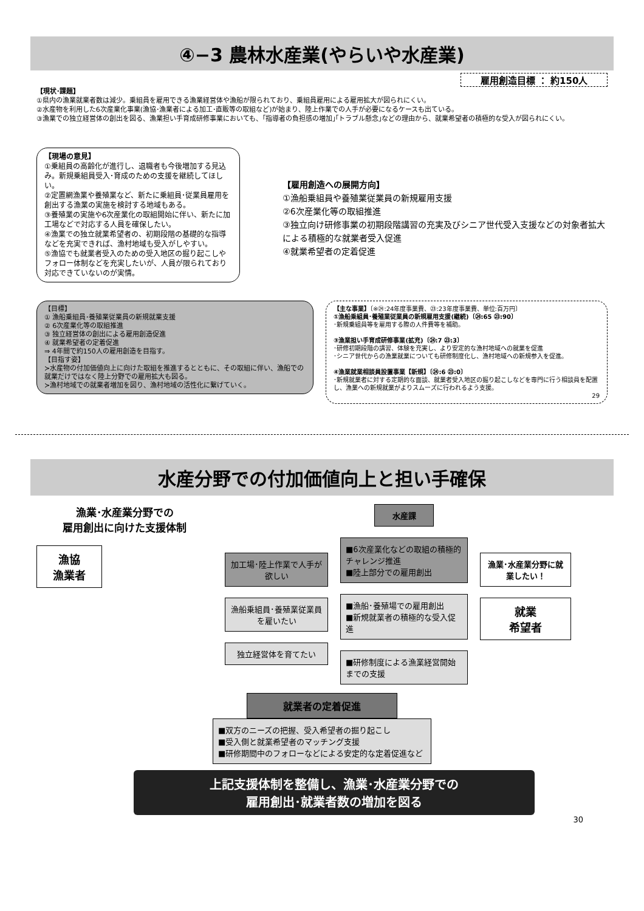④−3 農林水産業(やらいや水産業)
雇用創造目標 ： 約150人
【現状･課題】
①県内の漁業就業者数は減少。乗組員を雇用できる漁業経営体や漁船が限られており、乗組員雇用による雇用拡大が図られにくい。
②水産物を利用した6次産業化事業(漁協･漁業者による加工･直販等の取組など)が始まり、陸上作業での人手が必要になるケースも出ている。
③漁業での独立経営体の創出を図る、漁業担い手育成研修事業においても、｢指導者の負担感の増加｣｢トラブル懸念｣などの理由から、就業希望者の積極的な受入が図られにくい。
【現場の意見】
①乗組員の高齢化が進行し、退職者も今後増加する見込み。新規乗組員受入･育成のための支援を継続してほしい。
②定置網漁業や養殖業など、新たに乗組員･従業員雇用を創出する漁業の実施を検討する地域もある。
③養殖業の実施や6次産業化の取組開始に伴い、新たに加工場などで対応する人員を確保したい。
④漁業での独立就業希望者の、初期段階の基礎的な指導などを充実できれば、漁村地域も受入がしやすい。
⑤漁協でも就業者受入のための受入地区の掘り起こしやフォロー体制などを充実したいが、人員が限られており対応できていないのが実情。
【雇用創造への展開方向】
①漁船乗組員や養殖業従業員の新規雇用支援
②6次産業化等の取組推進
③独立向け研修事業の初期段階講習の充実及びシニア世代受入支援などの対象者拡大による積極的な就業者受入促進
④就業希望者の定着促進
【目標】
① 漁船乗組員･養殖業従業員の新規就業支援
② 6次産業化等の取組推進
③ 独立経営体の創出による雇用創造促進
④ 就業希望者の定着促進
⇒ 4年間で約150人の雇用創造を目指す。
【目指す姿】
≻水産物の付加価値向上に向けた取組を推進するとともに、その取組に伴い、漁船での就業だけではなく陸上分野での雇用拡大も図る。
≻漁村地域での就業者増加を図り、漁村地域の活性化に繋げていく。
【主な事業】〔※㉔:24年度事業費、㉓:23年度事業費、単位:百万円〕
①漁船乗組員･養殖業従業員の新規雇用支援(継続)〔㉔:65 ㉓:90〕
･新規乗組員等を雇用する際の人件費等を補助。
③漁業担い手育成研修事業(拡充)〔㉔:7 ㉓:3〕
･研修初期段階の講習、体験を充実し、より安定的な漁村地域への就業を促進
･シニア世代からの漁業就業についても研修制度化し、漁村地域への新規参入を促進。
④漁業就業相談員設置事業【新規】〔㉔:6 ㉓:0〕
･新規就業者に対する定期的な面談、就業者受入地区の掘り起こしなどを専門に行う相談員を配置し、漁業への新規就業がよりスムーズに行われるよう支援。
29
水産分野での付加価値向上と担い手確保
漁業･水産業分野での
雇用創出に向けた支援体制
漁協
漁業者
加工場･陸上作業で人手が欲しい
漁船乗組員･養殖業従業員を雇いたい
独立経営体を育てたい
水産課
■6次産業化などの取組の積極的チャレンジ推進
■陸上部分での雇用創出
■漁船･養殖場での雇用創出
■新規就業者の積極的な受入促進
■研修制度による漁業経営開始までの支援
漁業･水産業分野に就業したい！
就業
希望者
就業者の定着促進
■双方のニーズの把握、受入希望者の掘り起こし
■受入側と就業希望者のマッチング支援
■研修期間中のフォローなどによる安定的な定着促進など
上記支援体制を整備し、漁業･水産業分野での
雇用創出･就業者数の増加を図る
30